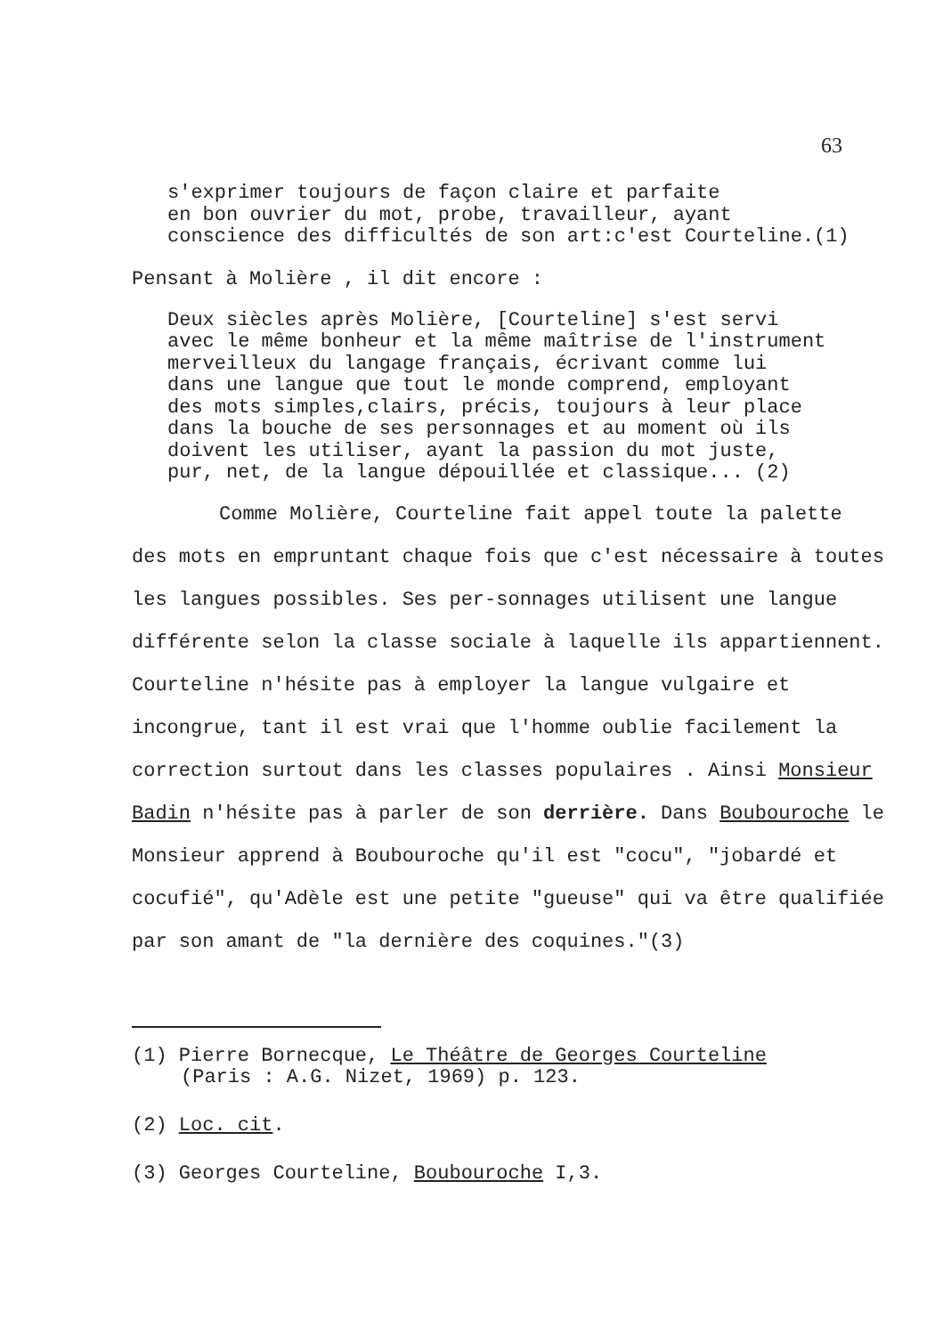63
s'exprimer toujours de façon claire et parfaite
en bon ouvrier du mot, probe, travailleur, ayant
conscience des difficultés de son art:c'est Courteline.(1)
Pensant à Molière , il dit encore :
Deux siècles après Molière, [Courteline] s'est servi
avec le même bonheur et la même maîtrise de l'instrument
merveilleux du langage français, écrivant comme lui
dans une langue que tout le monde comprend, employant
des mots simples,clairs, précis, toujours à leur place
dans la bouche de ses personnages et au moment où ils
doivent les utiliser, ayant la passion du mot juste,
pur, net, de la langue dépouillée et classique... (2)
Comme Molière, Courteline fait appel toute la palette des mots en empruntant chaque fois que c'est nécessaire à toutes les langues possibles. Ses per-sonnages utilisent une langue différente selon la classe sociale à laquelle ils appartiennent. Courteline n'hésite pas à employer la langue vulgaire et incongrue, tant il est vrai que l'homme oublie facilement la correction surtout dans les classes populaires . Ainsi Monsieur Badin n'hésite pas à parler de son derrière. Dans Boubouroche le Monsieur apprend à Boubouroche qu'il est "cocu", "jobardé et cocufié", qu'Adèle est une petite "gueuse" qui va être qualifiée par son amant de "la dernière des coquines."(3)
(1) Pierre Bornecque, Le Théâtre de Georges Courteline
(Paris : A.G. Nizet, 1969) p. 123.
(2) Loc. cit.
(3) Georges Courteline, Boubouroche I,3.